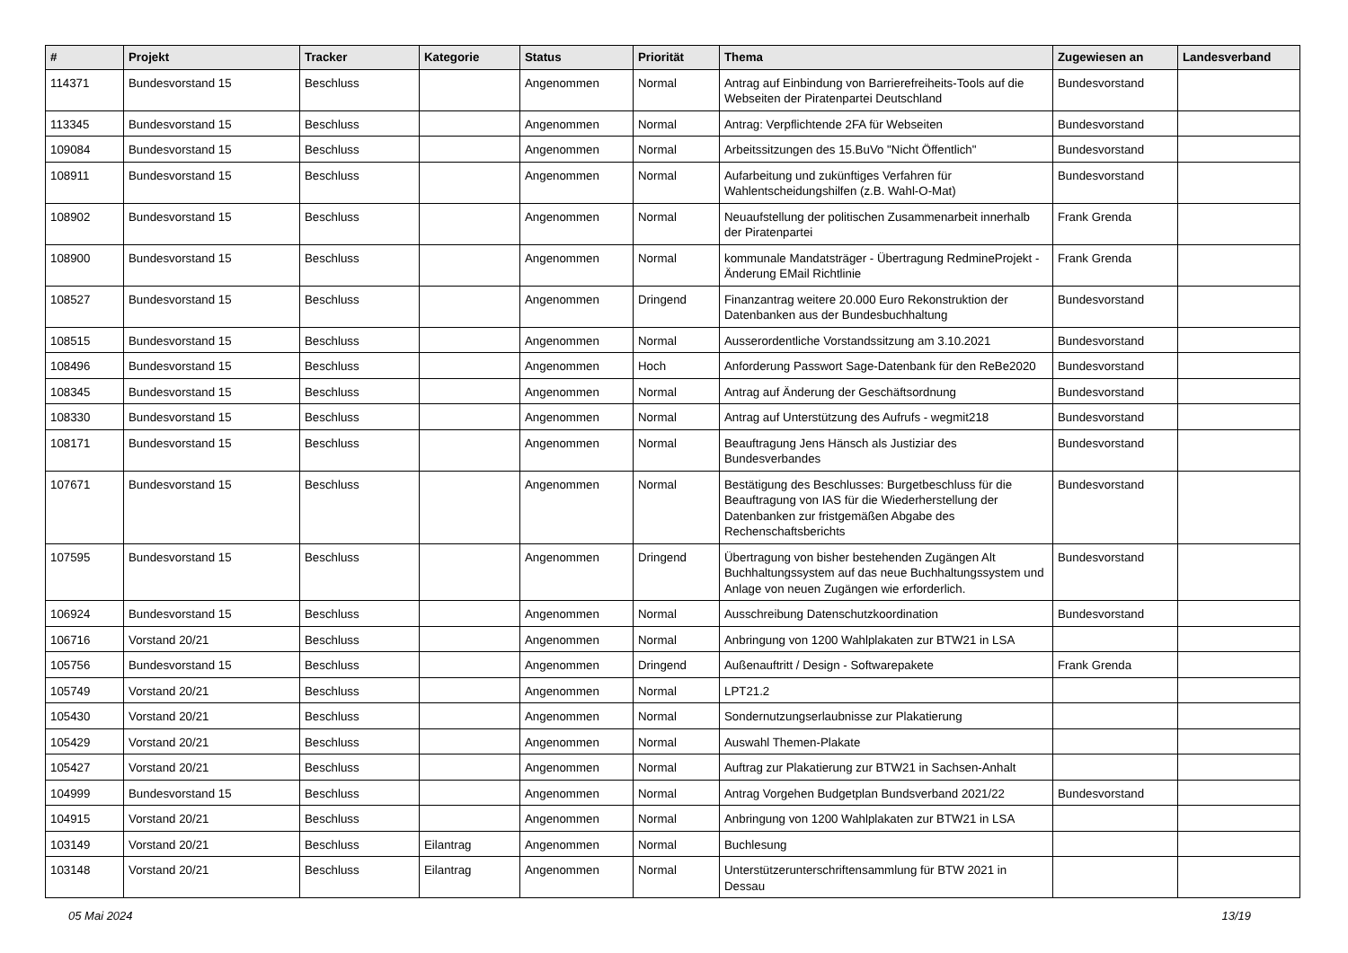| # | Projekt | Tracker | Kategorie | Status | Priorität | Thema | Zugewiesen an | Landesverband |
| --- | --- | --- | --- | --- | --- | --- | --- | --- |
| 114371 | Bundesvorstand 15 | Beschluss | | Angenommen | Normal | Antrag auf Einbindung von Barrierefreiheits-Tools auf die Webseiten der Piratenpartei Deutschland | Bundesvorstand | |
| 113345 | Bundesvorstand 15 | Beschluss | | Angenommen | Normal | Antrag: Verpflichtende 2FA für Webseiten | Bundesvorstand | |
| 109084 | Bundesvorstand 15 | Beschluss | | Angenommen | Normal | Arbeitssitzungen des 15.BuVo "Nicht Öffentlich" | Bundesvorstand | |
| 108911 | Bundesvorstand 15 | Beschluss | | Angenommen | Normal | Aufarbeitung und zukünftiges Verfahren für Wahlentscheidungshilfen (z.B. Wahl-O-Mat) | Bundesvorstand | |
| 108902 | Bundesvorstand 15 | Beschluss | | Angenommen | Normal | Neuaufstellung der politischen Zusammenarbeit innerhalb der Piratenpartei | Frank Grenda | |
| 108900 | Bundesvorstand 15 | Beschluss | | Angenommen | Normal | kommunale Mandatsträger - Übertragung RedmineProjekt - Änderung EMail Richtlinie | Frank Grenda | |
| 108527 | Bundesvorstand 15 | Beschluss | | Angenommen | Dringend | Finanzantrag weitere 20.000 Euro Rekonstruktion der Datenbanken aus der Bundesbuchhaltung | Bundesvorstand | |
| 108515 | Bundesvorstand 15 | Beschluss | | Angenommen | Normal | Ausserordentliche Vorstandssitzung am 3.10.2021 | Bundesvorstand | |
| 108496 | Bundesvorstand 15 | Beschluss | | Angenommen | Hoch | Anforderung Passwort Sage-Datenbank für den ReBe2020 | Bundesvorstand | |
| 108345 | Bundesvorstand 15 | Beschluss | | Angenommen | Normal | Antrag auf Änderung der Geschäftsordnung | Bundesvorstand | |
| 108330 | Bundesvorstand 15 | Beschluss | | Angenommen | Normal | Antrag auf Unterstützung des Aufrufs - wegmit218 | Bundesvorstand | |
| 108171 | Bundesvorstand 15 | Beschluss | | Angenommen | Normal | Beauftragung Jens Hänsch als Justiziar des Bundesverbandes | Bundesvorstand | |
| 107671 | Bundesvorstand 15 | Beschluss | | Angenommen | Normal | Bestätigung des Beschlusses: Burgetbeschluss für die Beauftragung von IAS für die Wiederherstellung der Datenbanken zur fristgemäßen Abgabe des Rechenschaftsberichts | Bundesvorstand | |
| 107595 | Bundesvorstand 15 | Beschluss | | Angenommen | Dringend | Übertragung von bisher bestehenden Zugängen Alt Buchhaltungssystem auf das neue Buchhaltungssystem und Anlage von neuen Zugängen wie erforderlich. | Bundesvorstand | |
| 106924 | Bundesvorstand 15 | Beschluss | | Angenommen | Normal | Ausschreibung Datenschutzkoordination | Bundesvorstand | |
| 106716 | Vorstand 20/21 | Beschluss | | Angenommen | Normal | Anbringung von 1200 Wahlplakaten zur BTW21 in LSA | | |
| 105756 | Bundesvorstand 15 | Beschluss | | Angenommen | Dringend | Außenauftritt / Design - Softwarepakete | Frank Grenda | |
| 105749 | Vorstand 20/21 | Beschluss | | Angenommen | Normal | LPT21.2 | | |
| 105430 | Vorstand 20/21 | Beschluss | | Angenommen | Normal | Sondernutzungserlaubnisse zur Plakatierung | | |
| 105429 | Vorstand 20/21 | Beschluss | | Angenommen | Normal | Auswahl Themen-Plakate | | |
| 105427 | Vorstand 20/21 | Beschluss | | Angenommen | Normal | Auftrag zur Plakatierung zur BTW21 in Sachsen-Anhalt | | |
| 104999 | Bundesvorstand 15 | Beschluss | | Angenommen | Normal | Antrag Vorgehen Budgetplan Bundsverband 2021/22 | Bundesvorstand | |
| 104915 | Vorstand 20/21 | Beschluss | | Angenommen | Normal | Anbringung von 1200 Wahlplakaten zur BTW21 in LSA | | |
| 103149 | Vorstand 20/21 | Beschluss | Eilantrag | Angenommen | Normal | Buchlesung | | |
| 103148 | Vorstand 20/21 | Beschluss | Eilantrag | Angenommen | Normal | Unterstützerunterschriftensammlung für BTW 2021 in Dessau | | |
05 Mai 2024 13/19